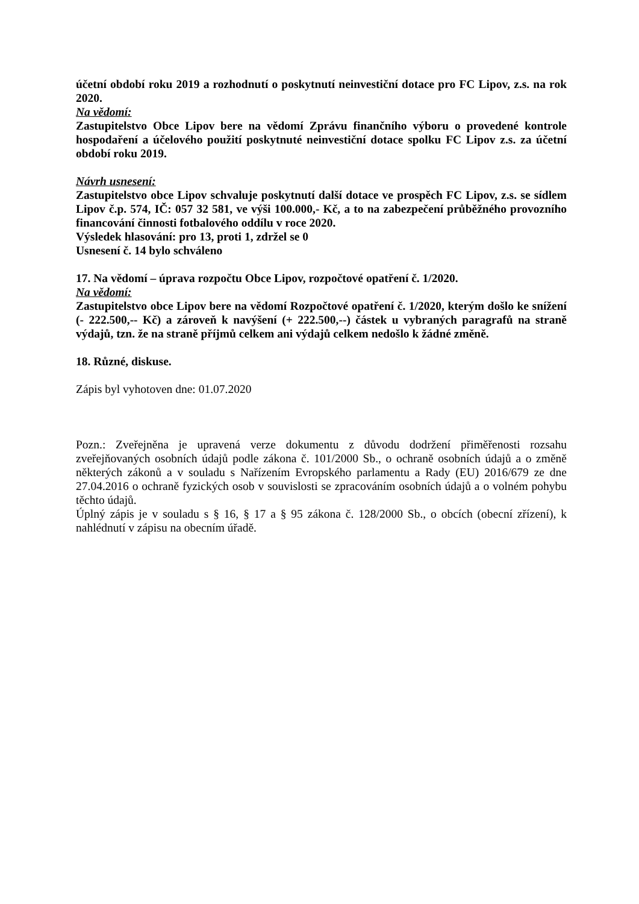účetní období roku 2019 a rozhodnutí o poskytnutí neinvestiční dotace pro FC Lipov, z.s. na rok 2020.
Na vědomí:
Zastupitelstvo Obce Lipov bere na vědomí Zprávu finančního výboru o provedené kontrole hospodaření a účelového použití poskytnuté neinvestiční dotace spolku FC Lipov z.s. za účetní období roku 2019.
Návrh usnesení:
Zastupitelstvo obce Lipov schvaluje poskytnutí další dotace ve prospěch FC Lipov, z.s. se sídlem Lipov č.p. 574, IČ: 057 32 581, ve výši 100.000,- Kč, a to na zabezpečení průběžného provozního financování činnosti fotbalového oddílu v roce 2020.
Výsledek hlasování: pro 13, proti 1, zdržel se 0
Usnesení č. 14 bylo schváleno
17. Na vědomí – úprava rozpočtu Obce Lipov, rozpočtové opatření č. 1/2020.
Na vědomí:
Zastupitelstvo obce Lipov bere na vědomí Rozpočtové opatření č. 1/2020, kterým došlo ke snížení (- 222.500,-- Kč) a zároveň k navýšení (+ 222.500,--) částek u vybraných paragrafů na straně výdajů, tzn. že na straně příjmů celkem ani výdajů celkem nedošlo k žádné změně.
18. Různé, diskuse.
Zápis byl vyhotoven dne: 01.07.2020
Pozn.: Zveřejněna je upravená verze dokumentu z důvodu dodržení přiměřenosti rozsahu zveřejňovaných osobních údajů podle zákona č. 101/2000 Sb., o ochraně osobních údajů a o změně některých zákonů a v souladu s Nařízením Evropského parlamentu a Rady (EU) 2016/679 ze dne 27.04.2016 o ochraně fyzických osob v souvislosti se zpracováním osobních údajů a o volném pohybu těchto údajů.
Úplný zápis je v souladu s § 16, § 17 a § 95 zákona č. 128/2000 Sb., o obcích (obecní zřízení), k nahlédnutí v zápisu na obecním úřadě.